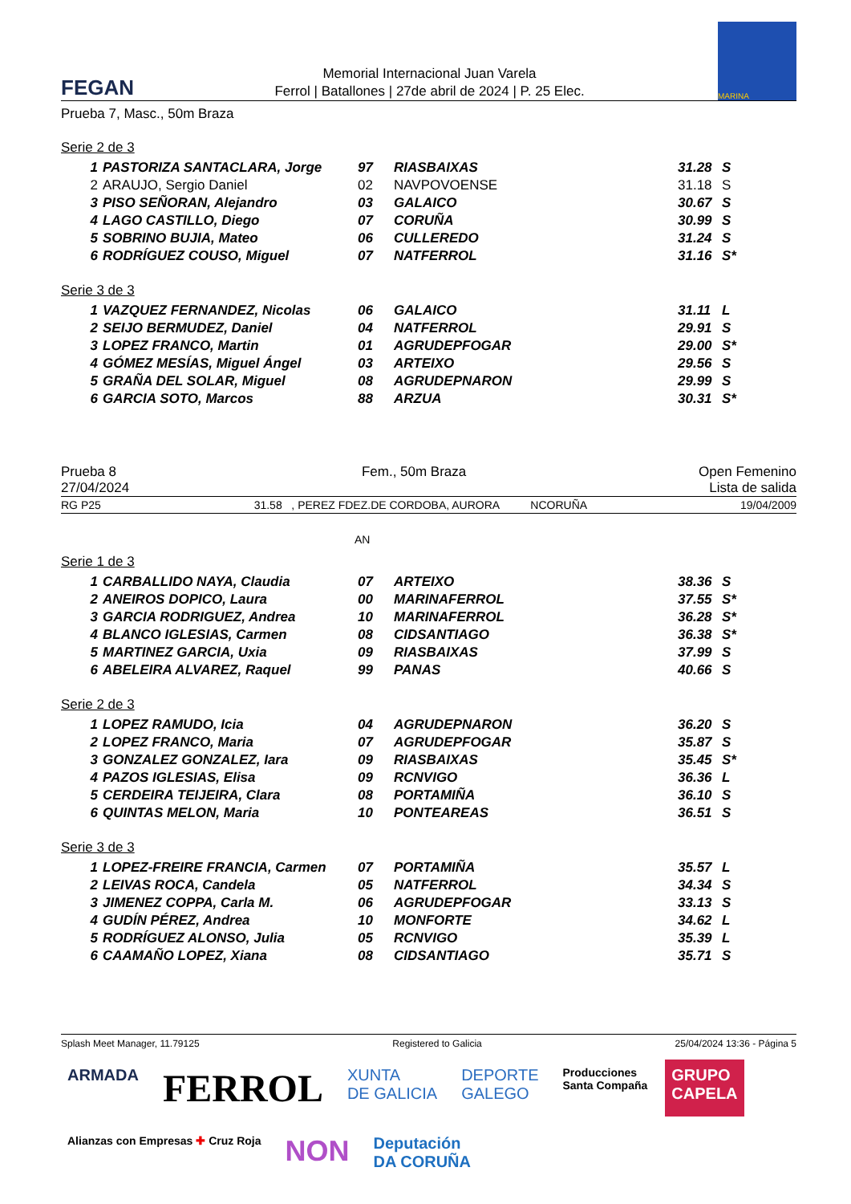FEGAN
Memorial Internacional Juan Varela
Ferrol | Batallones | 27de abril de 2024 | P. 25 Elec.
MARINA
Prueba 7, Masc., 50m Braza
Serie 2 de 3
| 1 | PASTORIZA SANTACLARA, Jorge | 97 | RIASBAIXAS | 31.28 | S |
| 2 | ARAUJO, Sergio Daniel | 02 | NAVPOVOENSE | 31.18 | S |
| 3 | PISO SEÑORAN, Alejandro | 03 | GALAICO | 30.67 | S |
| 4 | LAGO CASTILLO, Diego | 07 | CORUÑA | 30.99 | S |
| 5 | SOBRINO BUJIA, Mateo | 06 | CULLEREDO | 31.24 | S |
| 6 | RODRÍGUEZ COUSO, Miguel | 07 | NATFERROL | 31.16 | S* |
Serie 3 de 3
| 1 | VAZQUEZ FERNANDEZ, Nicolas | 06 | GALAICO | 31.11 | L |
| 2 | SEIJO BERMUDEZ, Daniel | 04 | NATFERROL | 29.91 | S |
| 3 | LOPEZ FRANCO, Martin | 01 | AGRUDEPFOGAR | 29.00 | S* |
| 4 | GÓMEZ MESÍAS, Miguel Ángel | 03 | ARTEIXO | 29.56 | S |
| 5 | GRAÑA DEL SOLAR, Miguel | 08 | AGRUDEPNARON | 29.99 | S |
| 6 | GARCIA SOTO, Marcos | 88 | ARZUA | 30.31 | S* |
Prueba 8
27/04/2024
Fem., 50m Braza Open Femenino
Lista de salida
RG P25 31.58 , PEREZ FDEZ.DE CORDOBA, AURORA NCORUÑA 19/04/2009
AN
Serie 1 de 3
| 1 | CARBALLIDO NAYA, Claudia | 07 | ARTEIXO | 38.36 | S |
| 2 | ANEIROS DOPICO, Laura | 00 | MARINAFERROL | 37.55 | S* |
| 3 | GARCIA RODRIGUEZ, Andrea | 10 | MARINAFERROL | 36.28 | S* |
| 4 | BLANCO IGLESIAS, Carmen | 08 | CIDSANTIAGO | 36.38 | S* |
| 5 | MARTINEZ GARCIA, Uxia | 09 | RIASBAIXAS | 37.99 | S |
| 6 | ABELEIRA ALVAREZ, Raquel | 99 | PANAS | 40.66 | S |
Serie 2 de 3
| 1 | LOPEZ RAMUDO, Icia | 04 | AGRUDEPNARON | 36.20 | S |
| 2 | LOPEZ FRANCO, Maria | 07 | AGRUDEPFOGAR | 35.87 | S |
| 3 | GONZALEZ GONZALEZ, Iara | 09 | RIASBAIXAS | 35.45 | S* |
| 4 | PAZOS IGLESIAS, Elisa | 09 | RCNVIGO | 36.36 | L |
| 5 | CERDEIRA TEIJEIRA, Clara | 08 | PORTAMIÑA | 36.10 | S |
| 6 | QUINTAS MELON, Maria | 10 | PONTEAREAS | 36.51 | S |
Serie 3 de 3
| 1 | LOPEZ-FREIRE FRANCIA, Carmen | 07 | PORTAMIÑA | 35.57 | L |
| 2 | LEIVAS ROCA, Candela | 05 | NATFERROL | 34.34 | S |
| 3 | JIMENEZ COPPA, Carla M. | 06 | AGRUDEPFOGAR | 33.13 | S |
| 4 | GUDÍN PÉREZ, Andrea | 10 | MONFORTE | 34.62 | L |
| 5 | RODRÍGUEZ ALONSO, Julia | 05 | RCNVIGO | 35.39 | L |
| 6 | CAAMAÑO LOPEZ, Xiana | 08 | CIDSANTIAGO | 35.71 | S |
Splash Meet Manager, 11.79125 Registered to Galicia 25/04/2024 13:36 - Página 5
ARMADA
FERROL
XUNTA
DE GALICIA
DEPORTE
GALEGO
Producciones
Santa Compaña
GRUPO
CAPELA
Alianzas con Empresas ✚ Cruz Roja
NON
Deputación
DA CORUÑA